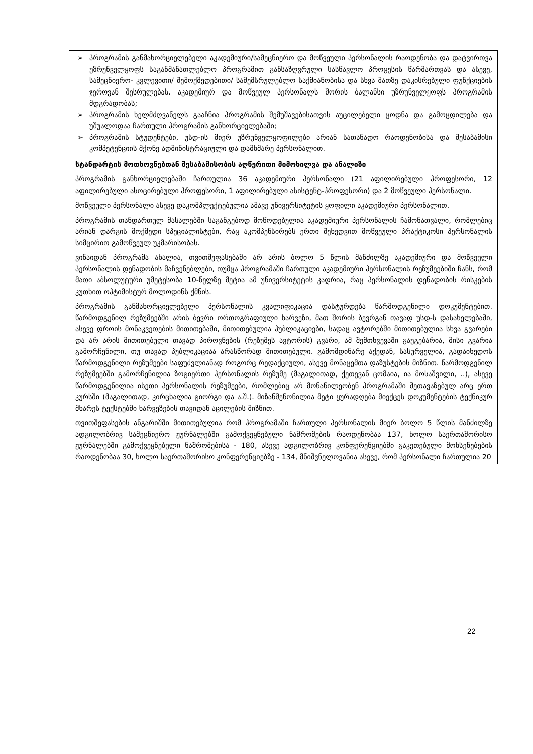| ➢ პროგრამის განმახორციელებელი აკადემიური/სამეცნიერო და მოწვეული პერსონალის რაოდენობა და დატვირთვა უზრუნველყოფს საგანმანათლებლო პროგრამით განსაზღვრული სასწავლო პროცესის წარმართვას და ასევე, სამეცნიერო- კვლევითი/ შემოქმედებითი/ საშემსრულებლო საქმიანობისა და სხვა მათზე დაკისრებული ფუნქციების ჯეროვან შესრულებას. აკადემიურ და მოწვეულ პერსონალს შორის ბალანსი უზრუნველყოფს პროგრამის მდგრადობას; ➢ პროგრამის ხელმძღვანელს გააჩნია პროგრამის შემუშავებისათვის აუცილებელი ცოდნა და გამოცდილება და უშუალოდაა ჩართული პროგრამის განხორციელებაში; ➢ პროგრამის სტუდენტები, უსდ-ის მიერ უზრუნველყოფილები არიან სათანადო რაოდენობისა და შესაბამისი კომპეტენციის მქონე ადმინისტრაციული და დამხმარე პერსონალით. |
| სტანდარტის მოთხოვნებთან შესაბამისობის აღწერითი მიმოხილვა და ანალიზი პროგრამის განხორციელებაში ჩართულია 36 აკადემიური პერსონალი (21 აფილირებული პროფესორი, 12 აფილირებული ასოცირებული პროფესორი, 1 აფილირებული ასისტენტ-პროფესორი) და 2 მოწვეული პერსონალი. მოწვეული პერსონალი ასევე დაკომპლექტებულია ამავე უნივერსიტეტის ყოფილი აკადემიური პერსონალით. პროგრამის თანდართულ მასალებში საგანგებოდ მოწოდებულია აკადემიური პერსონალის ჩამონათვალი, რომლებიც არიან დარგის მოქმედი სპეციალისტები, რაც აკომპენსირებს ერთი შეხედვით მოწვეული პრაქტიკოსი პერსონალის სიმცირით გამოწვეულ უკმარისობას. ვინაიდან პროგრამა ახალია, თვითშეფასებაში არ არის ბოლო 5 წლის მანძილზე აკადემიური და მოწვეული პერსონალის დენადობის მაჩვენებლები, თუმცა პროგრამაში ჩართული აკადემიური პერსონალის რეზუმეებიში ჩანს, რომ მათი აბსოლუტური უმეტესობა 10-წელზე მეტია ამ უნივერსიტეტის კადრია, რაც პერსონალის დენადობის რისკების კუთხით ოპტიმისტურ მოლოდინს ქმნის. პროგრამის განმახორციელებელი პერსონალის კვალიფიკაცია დასტურდება წარმოდგენილი დოკუმენტებით. წარმოდგენილ რეზუმეებში არის ბევრი ორთოგრაფიული ხარვეზი, მათ შორის ბევრგან თავად უსდ-ს დასახელებაში, ასევე დროის მონაკვეთების მითითებაში, მითითებულია პუბლიკაციები, სადაც ავტორებში მითითებულია სხვა გვარები და არ არის მითითებული თავად პიროვნების (რეზუმეს ავტორის) გვარი, ამ შემთხვევაში გაუგებარია, მისი გვარია გამორჩენილი, თუ თავად პუბლიკაციაა არასწორად მითითებული. გამომდინარე აქედან, სასურველია, გადაიხედოს წარმოდგენილი რეზუმეები საფუძვლიანად როგორც რედაქციული, ასევე მონაცემთა დაზუსტების მიზნით. წარმოდგენილ რეზუმეებში გამორჩენილია ზოგიერთი პერსონალის რეზუმე (მაგალითად, ქეთევან ცომაია, ია მოსაშვილი, ..), ასევე წარმოდგენილია ისეთი პერსონალის რეზუმეები, რომლებიც არ მონაწილეობენ პროგრამაში შეთავაზებულ არც ერთ კურსში (მაგალითად, კირცხალია გიორგი და ა.შ.). მიზანშეწონილია მეტი ყურადღება მიექცეს დოკუმენტების ტექნიკურ მხარეს ტექსტებში ხარვეზების თავიდან აცილების მიზნით. თვითშეფასების ანგარიშში მითითებულია რომ პროგრამაში ჩართული პერსონალის მიერ ბოლო 5 წლის მანძილზე ადგილობრივ სამეცნიერო ჟურნალებში გამოქვეყნებული ნაშრომების რაოდენობაა 137, ხოლო საერთაშორისო ჟურნალებში გამოქვეყნებული ნაშრომებისა - 180, ასევე ადგილობრივ კონფერენციებში გაკეთებული მოხსენებების რაოდენობაა 30, ხოლო საერთაშორისო კონფერენციებზე - 134, მნიშვნელოვანია ასევე, რომ პერსონალი ჩართულია 20 |
22